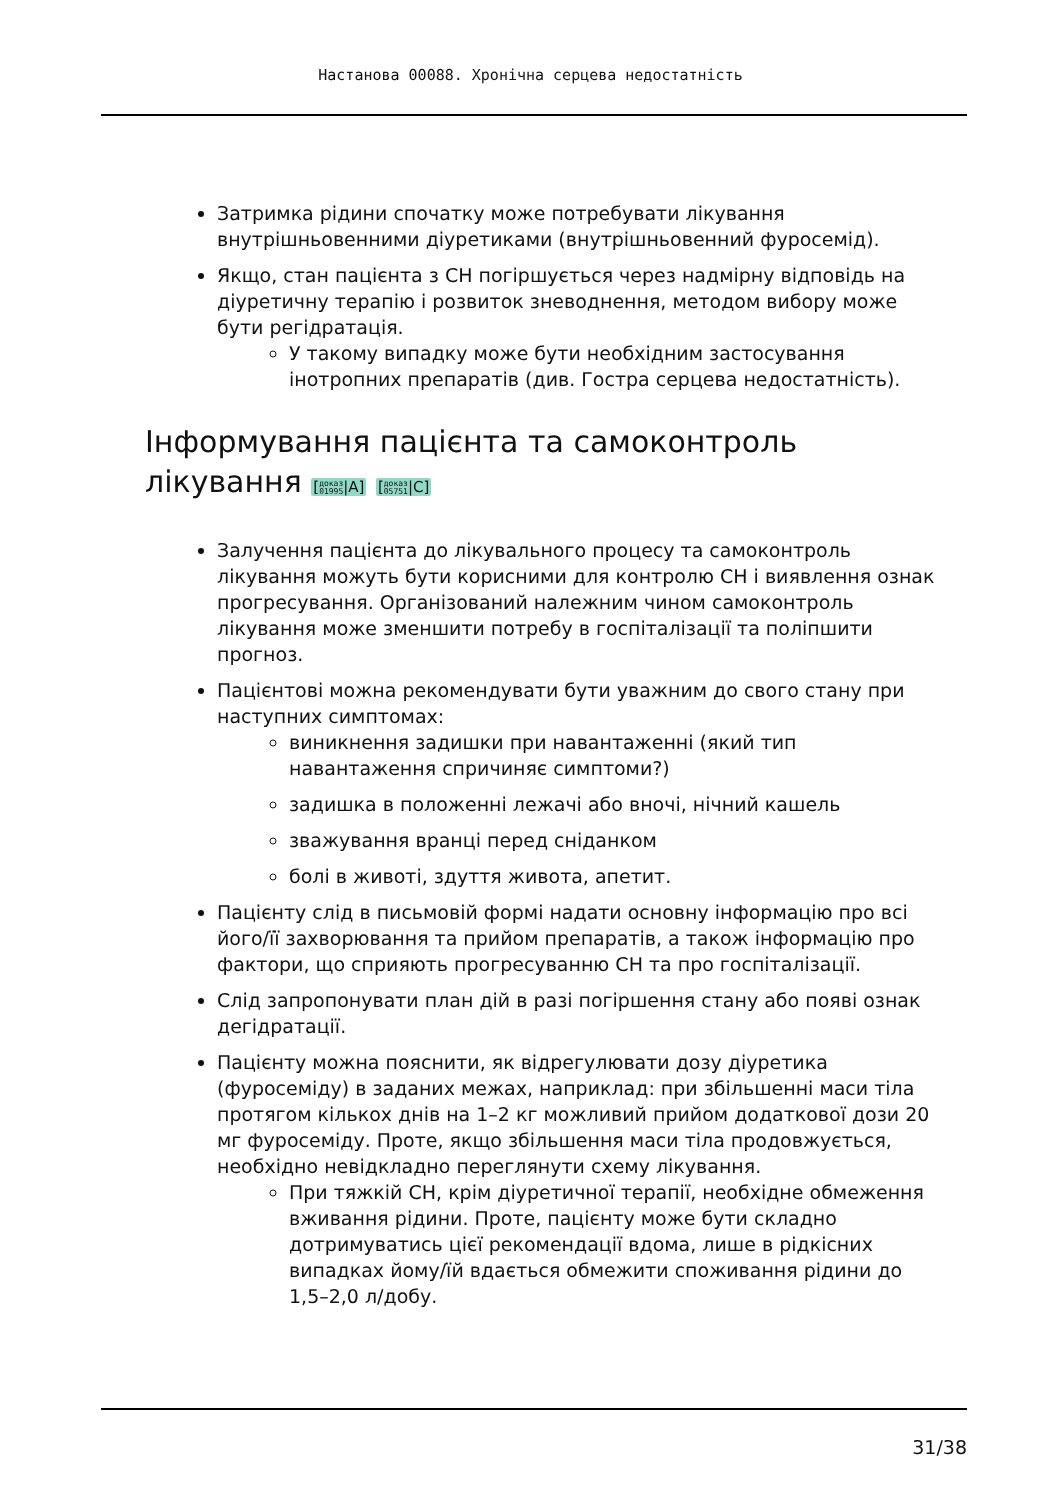Настанова 00088. Хронічна серцева недостатність
Затримка рідини спочатку може потребувати лікування внутрішньовенними діуретиками (внутрішньовенний фуросемід).
Якщо, стан пацієнта з СН погіршується через надмірну відповідь на діуретичну терапію і розвиток зневоднення, методом вибору може бути регідратація.
У такому випадку може бути необхідним застосування інотропних препаратів (див. Гостра серцева недостатність).
Інформування пацієнта та самоконтроль лікування [доказ
01995|A] [доказ
05751|C]
Залучення пацієнта до лікувального процесу та самоконтроль лікування можуть бути корисними для контролю СН і виявлення ознак прогресування. Організований належним чином самоконтроль лікування може зменшити потребу в госпіталізації та поліпшити прогноз.
Пацієнтові можна рекомендувати бути уважним до свого стану при наступних симптомах:
виникнення задишки при навантаженні (який тип навантаження спричиняє симптоми?)
задишка в положенні лежачі або вночі, нічний кашель
зважування вранці перед сніданком
болі в животі, здуття живота, апетит.
Пацієнту слід в письмовій формі надати основну інформацію про всі його/її захворювання та прийом препаратів, а також інформацію про фактори, що сприяють прогресуванню СН та про госпіталізації.
Слід запропонувати план дій в разі погіршення стану або появі ознак дегідратації.
Пацієнту можна пояснити, як відрегулювати дозу діуретика (фуросеміду) в заданих межах, наприклад: при збільшенні маси тіла протягом кількох днів на 1–2 кг можливий прийом додаткової дози 20 мг фуросеміду. Проте, якщо збільшення маси тіла продовжується, необхідно невідкладно переглянути схему лікування.
При тяжкій СН, крім діуретичної терапії, необхідне обмеження вживання рідини. Проте, пацієнту може бути складно дотримуватись цієї рекомендації вдома, лише в рідкісних випадках йому/їй вдається обмежити споживання рідини до 1,5–2,0 л/добу.
31/38